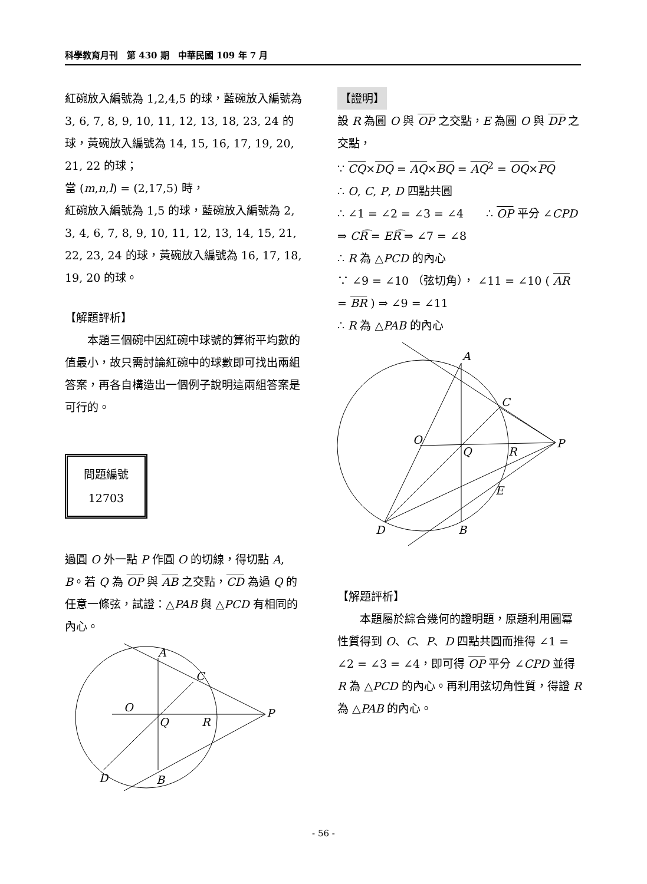科學教育月刊　第 430 期　中華民國 109 年 7 月
紅碗放入編號為 1,2,4,5 的球，藍碗放入編號為 3, 6, 7, 8, 9, 10, 11, 12, 13, 18, 23, 24 的球，黃碗放入編號為 14, 15, 16, 17, 19, 20, 21, 22 的球；
當 (m,n,l) = (2,17,5) 時，
紅碗放入編號為 1,5 的球，藍碗放入編號為 2, 3, 4, 6, 7, 8, 9, 10, 11, 12, 13, 14, 15, 21, 22, 23, 24 的球，黃碗放入編號為 16, 17, 18, 19, 20 的球。
【解題評析】
本題三個碗中因紅碗中球號的算術平均數的值最小，故只需討論紅碗中的球數即可找出兩組答案，再各自構造出一個例子說明這兩組答案是可行的。
問題編號
12703
過圓 O 外一點 P 作圓 O 的切線，得切點 A, B。若 Q 為 OP 與 AB 之交點，CD 為過 Q 的任意一條弦，試證：△PAB 與 △PCD 有相同的內心。
A
C
O
Q
R
P
D
B
【證明】
設 R 為圓 O 與 OP 之交點，E 為圓 O 與 DP 之交點，
∵ CQ×DQ = AQ×BQ = AQ<sup>2</sup> = OQ×PQ
∴ O, C, P, D 四點共圓
∴ ∠1 = ∠2 = ∠3 = ∠4　　∴ OP 平分 ∠CPD
⇒ CR͡ = ER͡ ⇒ ∠7 = ∠8
∴ R 為 △PCD 的內心
∵ ∠9 = ∠10 （弦切角）， ∠11 = ∠10 ( AR = BR ) ⇒ ∠9 = ∠11
∴ R 為 △PAB 的內心
A
C
O
Q
R
P
E
D
B
【解題評析】
本題屬於綜合幾何的證明題，原題利用圓冪性質得到 O、C、P、D 四點共圓而推得 ∠1 = ∠2 = ∠3 = ∠4，即可得 OP 平分 ∠CPD 並得 R 為 △PCD 的內心。再利用弦切角性質，得證 R 為 △PAB 的內心。
- 56 -